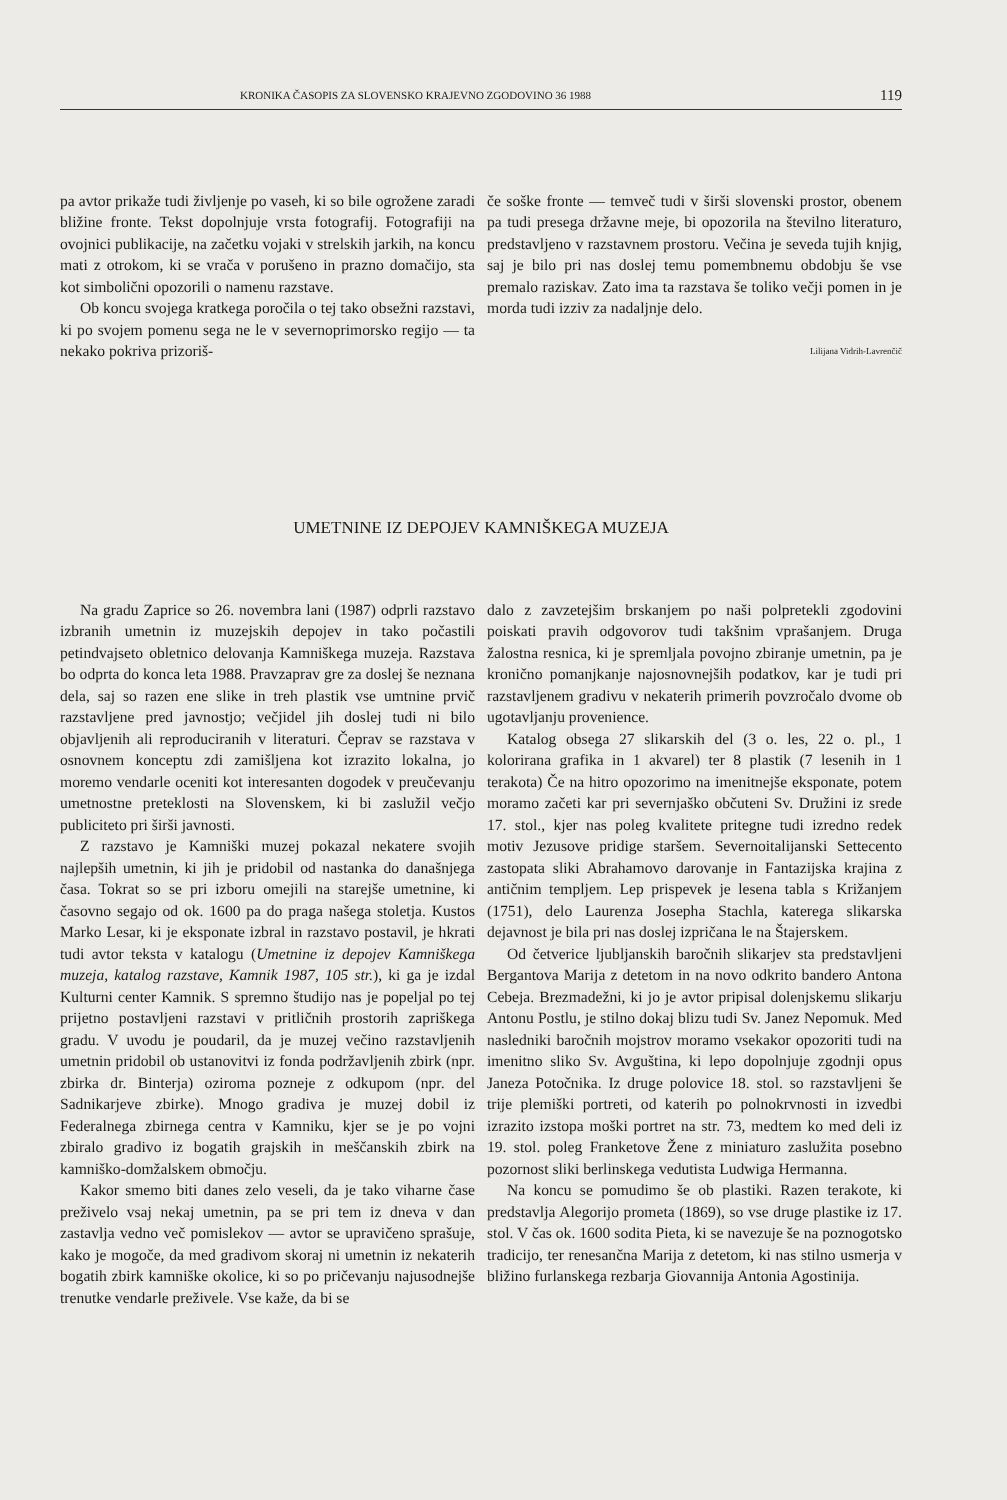KRONIKA ČASOPIS ZA SLOVENSKO KRAJEVNO ZGODOVINO 36 1988 119
pa avtor prikaže tudi življenje po vaseh, ki so bile ogrožene zaradi bližine fronte. Tekst dopolnjuje vrsta fotografij. Fotografiji na ovojnici publikacije, na začetku vojaki v strelskih jarkih, na koncu mati z otrokom, ki se vrača v porušeno in prazno domačijo, sta kot simbolični opozorili o namenu razstave.
Ob koncu svojega kratkega poročila o tej tako obsežni razstavi, ki po svojem pomenu sega ne le v severnoprimorsko regijo — ta nekako pokriva prizoriš-
če soške fronte — temveč tudi v širši slovenski prostor, obenem pa tudi presega državne meje, bi opozorila na številno literaturo, predstavljeno v razstavnem prostoru. Večina je seveda tujih knjig, saj je bilo pri nas doslej temu pomembnemu obdobju še vse premalo raziskav. Zato ima ta razstava še toliko večji pomen in je morda tudi izziv za nadaljnje delo.
Lilijana Vidrih-Lavrenčič
UMETNINE IZ DEPOJEV KAMNIŠKEGA MUZEJA
Na gradu Zaprice so 26. novembra lani (1987) odprli razstavo izbranih umetnin iz muzejskih depojev in tako počastili petindvajseto obletnico delovanja Kamniškega muzeja. Razstava bo odprta do konca leta 1988. Pravzaprav gre za doslej še neznana dela, saj so razen ene slike in treh plastik vse umtnine prvič razstavljene pred javnostjo; večjidel jih doslej tudi ni bilo objavljenih ali reproduciranih v literaturi. Čeprav se razstava v osnovnem konceptu zdi zamišljena kot izrazito lokalna, jo moremo vendarle oceniti kot interesanten dogodek v preučevanju umetnostne preteklosti na Slovenskem, ki bi zaslužil večjo publiciteto pri širši javnosti.
Z razstavo je Kamniški muzej pokazal nekatere svojih najlepših umetnin, ki jih je pridobil od nastanka do današnjega časa. Tokrat so se pri izboru omejili na starejše umetnine, ki časovno segajo od ok. 1600 pa do praga našega stoletja. Kustos Marko Lesar, ki je eksponate izbral in razstavo postavil, je hkrati tudi avtor teksta v katalogu (Umetnine iz depojev Kamniškega muzeja, katalog razstave, Kamnik 1987, 105 str.), ki ga je izdal Kulturni center Kamnik. S spremno študijo nas je popeljal po tej prijetno postavljeni razstavi v pritličnih prostorih zapriškega gradu. V uvodu je poudaril, da je muzej večino razstavljenih umetnin pridobil ob ustanovitvi iz fonda podržavljenih zbirk (npr. zbirka dr. Binterja) oziroma pozneje z odkupom (npr. del Sadnikarjeve zbirke). Mnogo gradiva je muzej dobil iz Federalnega zbirnega centra v Kamniku, kjer se je po vojni zbiralo gradivo iz bogatih grajskih in meščanskih zbirk na kamniško-domžalskem območju.
Kakor smemo biti danes zelo veseli, da je tako viharne čase preživelo vsaj nekaj umetnin, pa se pri tem iz dneva v dan zastavlja vedno več pomislekov — avtor se upravičeno sprašuje, kako je mogoče, da med gradivom skoraj ni umetnin iz nekaterih bogatih zbirk kamniške okolice, ki so po pričevanju najusodnejše trenutke vendarle preživele. Vse kaže, da bi se
dalo z zavzetejšim brskanjem po naši polpretekli zgodovini poiskati pravih odgovorov tudi takšnim vprašanjem. Druga žalostna resnica, ki je spremljala povojno zbiranje umetnin, pa je kronično pomanjkanje najosnovnejših podatkov, kar je tudi pri razstavljenem gradivu v nekaterih primerih povzročalo dvome ob ugotavljanju provenience.
Katalog obsega 27 slikarskih del (3 o. les, 22 o. pl., 1 kolorirana grafika in 1 akvarel) ter 8 plastik (7 lesenih in 1 terakota) Če na hitro opozorimo na imenitnejše eksponate, potem moramo začeti kar pri severnjaško občuteni Sv. Družini iz srede 17. stol., kjer nas poleg kvalitete pritegne tudi izredno redek motiv Jezusove pridige staršem. Severnoitalijanski Settecento zastopata sliki Abrahamovo darovanje in Fantazijska krajina z antičnim templjem. Lep prispevek je lesena tabla s Križanjem (1751), delo Laurenza Josepha Stachla, katerega slikarska dejavnost je bila pri nas doslej izpričana le na Štajerskem.
Od četverice ljubljanskih baročnih slikarjev sta predstavljeni Bergantova Marija z detetom in na novo odkrito bandero Antona Cebeja. Brezmadežni, ki jo je avtor pripisal dolenjskemu slikarju Antonu Postlu, je stilno dokaj blizu tudi Sv. Janez Nepomuk. Med nasledniki baročnih mojstrov moramo vsekakor opozoriti tudi na imenitno sliko Sv. Avguština, ki lepo dopolnjuje zgodnji opus Janeza Potočnika. Iz druge polovice 18. stol. so razstavljeni še trije plemiški portreti, od katerih po polnokrvnosti in izvedbi izrazito izstopa moški portret na str. 73, medtem ko med deli iz 19. stol. poleg Franketove Žene z miniaturo zaslužita posebno pozornost sliki berlinskega vedutista Ludwiga Hermanna.
Na koncu se pomudimo še ob plastiki. Razen terakote, ki predstavlja Alegorijo prometa (1869), so vse druge plastike iz 17. stol. V čas ok. 1600 sodita Pieta, ki se navezuje še na poznogotsko tradicijo, ter renesančna Marija z detetom, ki nas stilno usmerja v bližino furlanskega rezbarja Giovannija Antonia Agostinija.